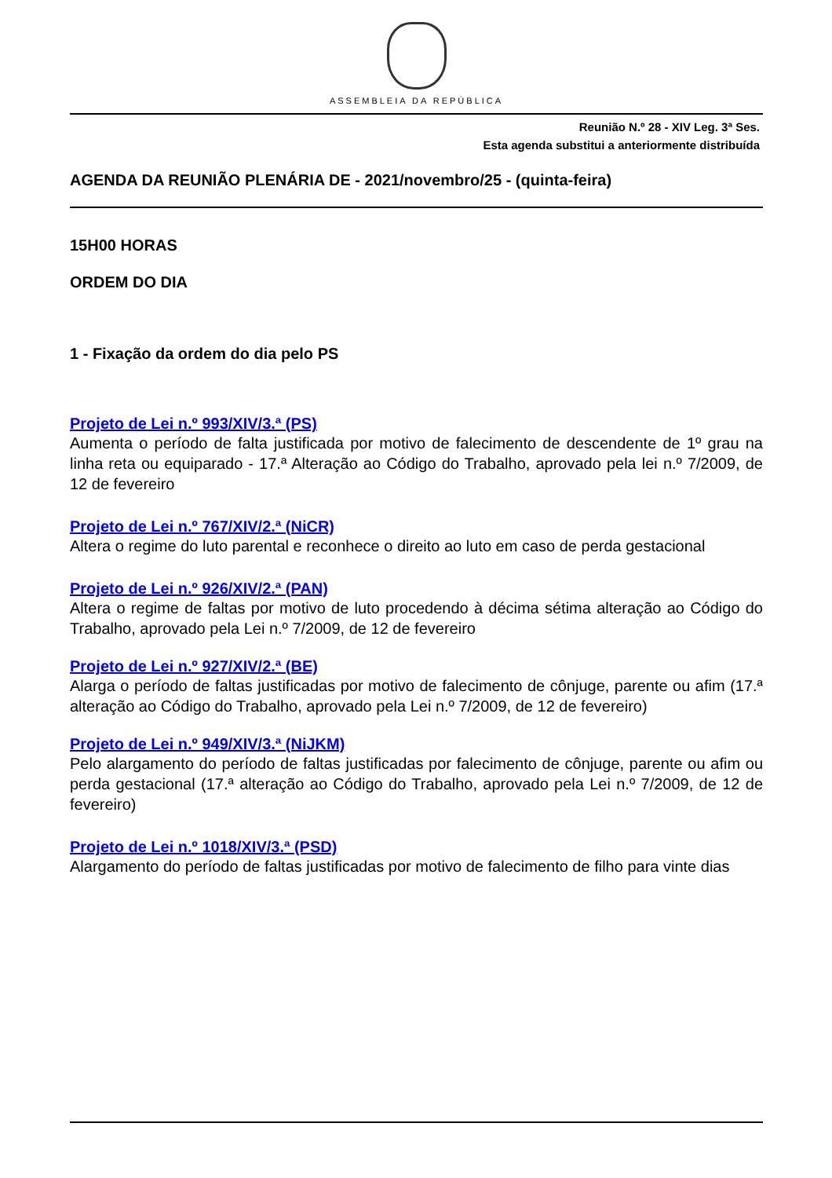ASSEMBLEIA DA REPÚBLICA
Reunião N.º 28 - XIV Leg. 3ª Ses.
Esta agenda substitui a anteriormente distribuída
AGENDA DA REUNIÃO PLENÁRIA DE - 2021/novembro/25 - (quinta-feira)
15H00 HORAS
ORDEM DO DIA
1 - Fixação da ordem do dia pelo PS
Projeto de Lei n.º 993/XIV/3.ª (PS)
Aumenta o período de falta justificada por motivo de falecimento de descendente de 1º grau na linha reta ou equiparado - 17.ª Alteração ao Código do Trabalho, aprovado pela lei n.º 7/2009, de 12 de fevereiro
Projeto de Lei n.º 767/XIV/2.ª (NiCR)
Altera o regime do luto parental e reconhece o direito ao luto em caso de perda gestacional
Projeto de Lei n.º 926/XIV/2.ª (PAN)
Altera o regime de faltas por motivo de luto procedendo à décima sétima alteração ao Código do Trabalho, aprovado pela Lei n.º 7/2009, de 12 de fevereiro
Projeto de Lei n.º 927/XIV/2.ª (BE)
Alarga o período de faltas justificadas por motivo de falecimento de cônjuge, parente ou afim (17.ª alteração ao Código do Trabalho, aprovado pela Lei n.º 7/2009, de 12 de fevereiro)
Projeto de Lei n.º 949/XIV/3.ª (NiJKM)
Pelo alargamento do período de faltas justificadas por falecimento de cônjuge, parente ou afim ou perda gestacional (17.ª alteração ao Código do Trabalho, aprovado pela Lei n.º 7/2009, de 12 de fevereiro)
Projeto de Lei n.º 1018/XIV/3.ª (PSD)
Alargamento do período de faltas justificadas por motivo de falecimento de filho para vinte dias